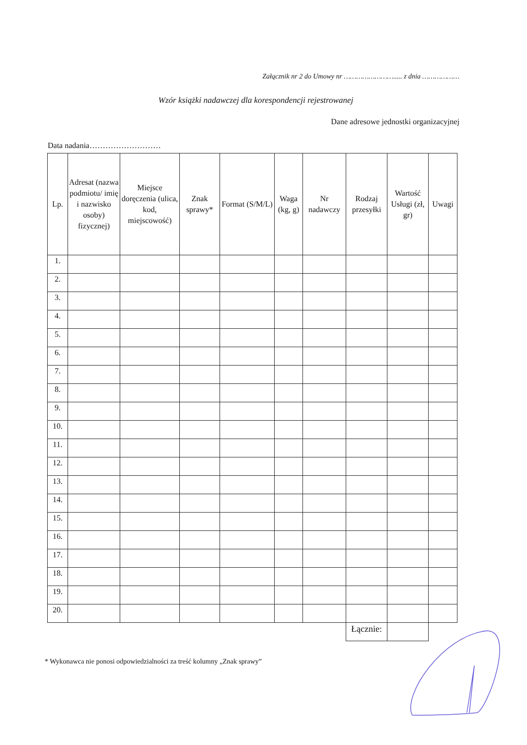Załącznik nr 2 do Umowy nr ……………………..... z dnia ………………
Wzór książki nadawczej dla korespondencji rejestrowanej
Dane adresowe jednostki organizacyjnej
Data nadania………………………
| Lp. | Adresat (nazwa podmiotu/ imię i nazwisko osoby) fizycznej) | Miejsce doręczenia (ulica, kod, miejscowość) | Znak sprawy* | Format (S/M/L) | Waga (kg, g) | Nr nadawczy | Rodzaj przesyłki | Wartość Usługi (zł, gr) | Uwagi |
| --- | --- | --- | --- | --- | --- | --- | --- | --- | --- |
| 1. | | | | | | | | | |
| 2. | | | | | | | | | |
| 3. | | | | | | | | | |
| 4. | | | | | | | | | |
| 5. | | | | | | | | | |
| 6. | | | | | | | | | |
| 7. | | | | | | | | | |
| 8. | | | | | | | | | |
| 9. | | | | | | | | | |
| 10. | | | | | | | | | |
| 11. | | | | | | | | | |
| 12. | | | | | | | | | |
| 13. | | | | | | | | | |
| 14. | | | | | | | | | |
| 15. | | | | | | | | | |
| 16. | | | | | | | | | |
| 17. | | | | | | | | | |
| 18. | | | | | | | | | |
| 19. | | | | | | | | | |
| 20. | | | | | | | | | |
| | | | | | | | Łącznie: | | |
* Wykonawca nie ponosi odpowiedzialności za treść kolumny „Znak sprawy”